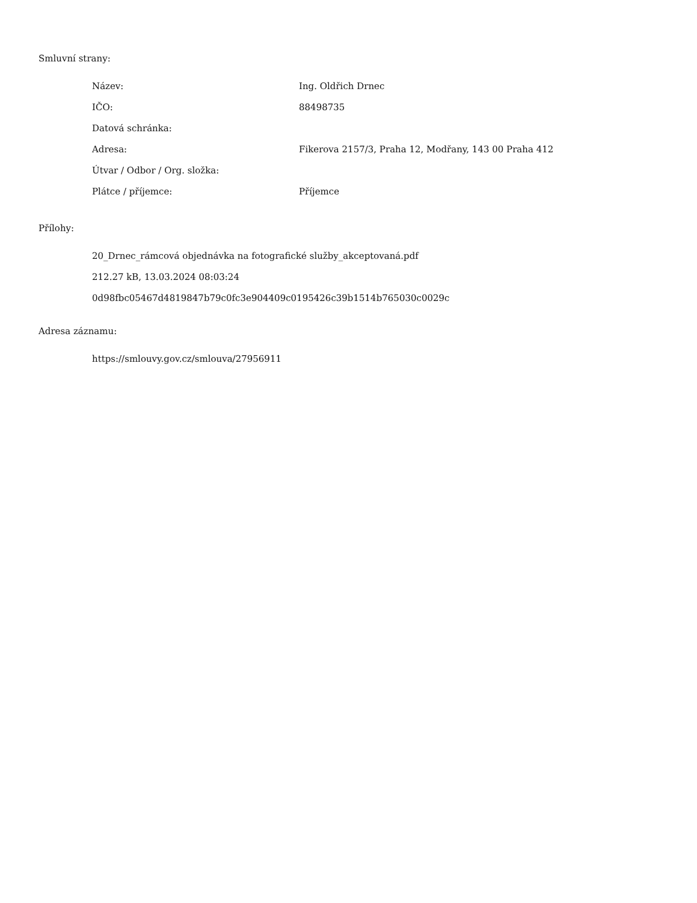Smluvní strany:
| Název: | Ing. Oldřich Drnec |
| IČO: | 88498735 |
| Datová schránka: | |
| Adresa: | Fikerova 2157/3, Praha 12, Modřany, 143 00 Praha 412 |
| Útvar / Odbor / Org. složka: | |
| Plátce / příjemce: | Příjemce |
Přílohy:
20_Drnec_rámcová objednávka na fotografické služby_akceptovaná.pdf
212.27 kB, 13.03.2024 08:03:24
0d98fbc05467d4819847b79c0fc3e904409c0195426c39b1514b765030c0029c
Adresa záznamu:
https://smlouvy.gov.cz/smlouva/27956911